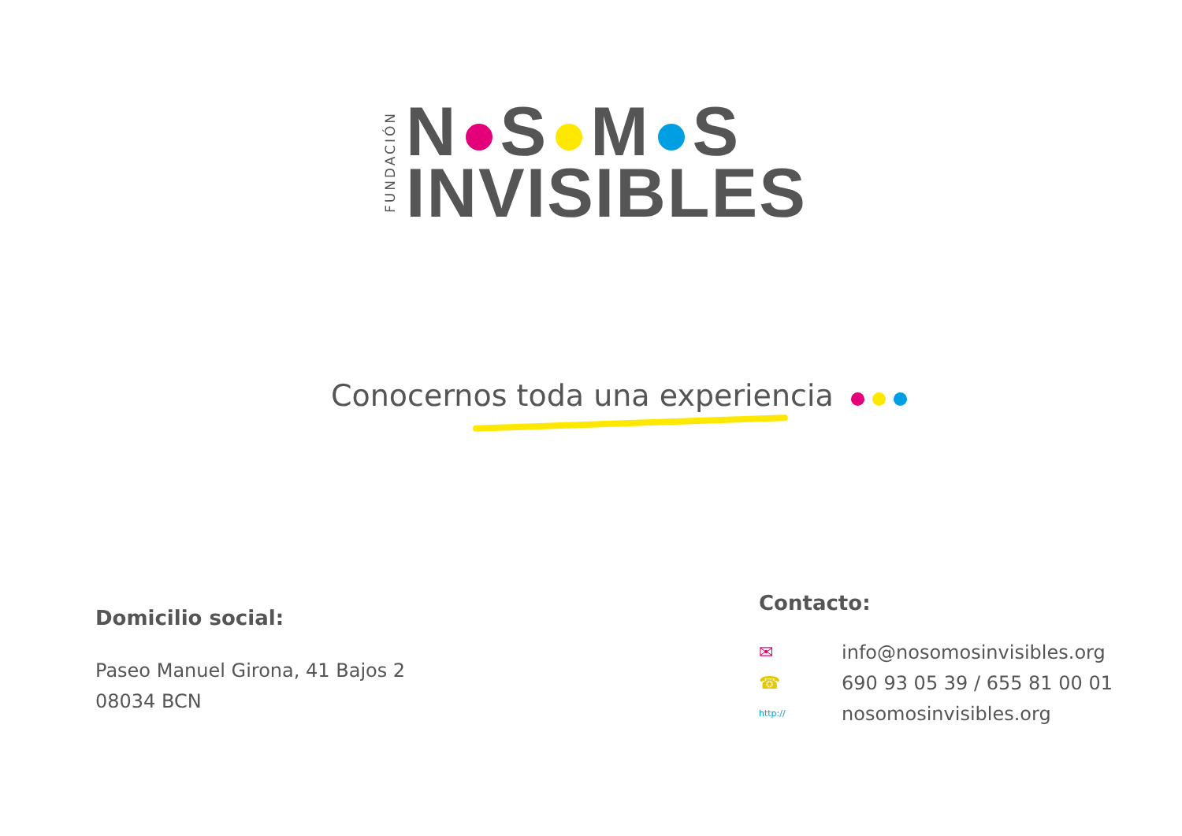FUNDACIÓN
N S M S
INVISIBLES
Conocernos toda una experiencia
Domicilio social:
Paseo Manuel Girona, 41 Bajos 2
08034 BCN
Contacto:
✉ info@nosomosinvisibles.org
☎ 690 93 05 39 / 655 81 00 01
http:// nosomosinvisibles.org